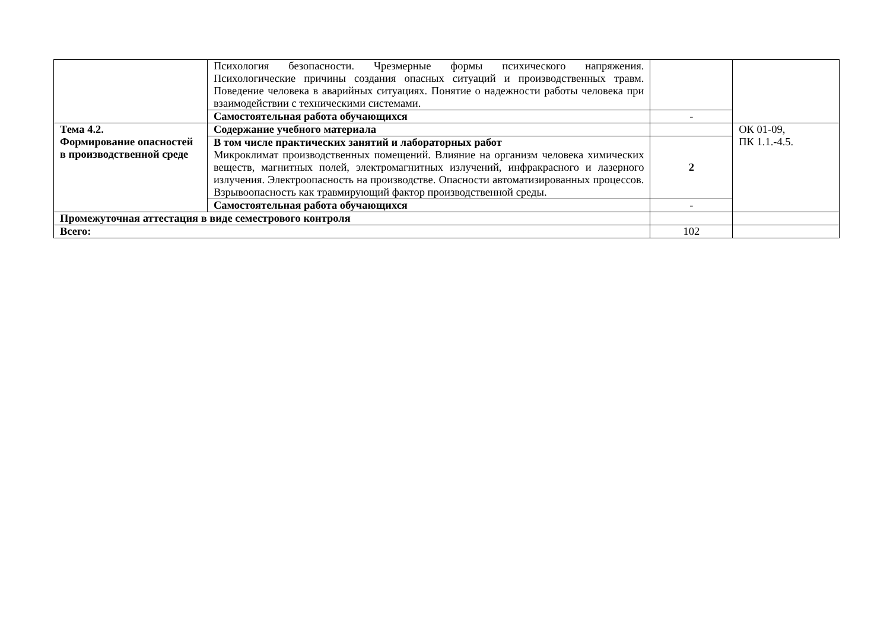| | Психология безопасности. Чрезмерные формы психического напряжения. Психологические причины создания опасных ситуаций и производственных травм. Поведение человека в аварийных ситуациях. Понятие о надежности работы человека при взаимодействии с техническими системами. | | |
| | Самостоятельная работа обучающихся | - | |
| Тема 4.2. Формирование опасностей в производственной среде | Содержание учебного материала | | ОК 01-09, ПК 1.1.-4.5. |
| | В том числе практических занятий и лабораторных работ Микроклимат производственных помещений. Влияние на организм человека химических веществ, магнитных полей, электромагнитных излучений, инфракрасного и лазерного излучения. Электроопасность на производстве. Опасности автоматизированных процессов. Взрывоопасность как травмирующий фактор производственной среды. | 2 | |
| | Самостоятельная работа обучающихся | - | |
| Промежуточная аттестация в виде семестрового контроля | | | |
| Всего: | | 102 | |